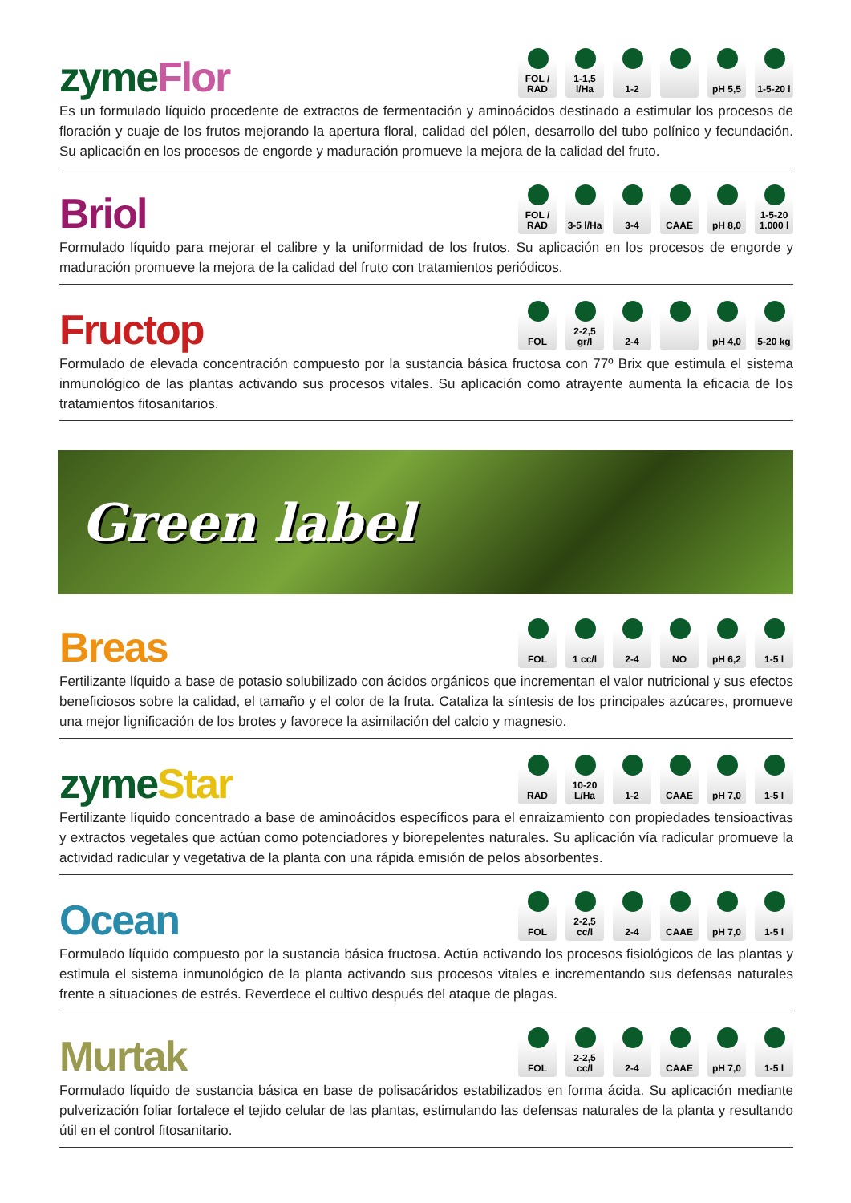zyme Flor
FOL / RAD
1-1,5 l/Ha
1-2 pH 5,5 1-5-20 l
Es un formulado líquido procedente de extractos de fermentación y aminoácidos destinado a estimular los procesos de floración y cuaje de los frutos mejorando la apertura floral, calidad del pólen, desarrollo del tubo polínico y fecundación. Su aplicación en los procesos de engorde y maduración promueve la mejora de la calidad del fruto.
Briol
FOL / RAD
3-5 l/Ha
3-4 CAAE pH 8,0 1-5-20 1.000 l
Formulado líquido para mejorar el calibre y la uniformidad de los frutos. Su aplicación en los procesos de engorde y maduración promueve la mejora de la calidad del fruto con tratamientos periódicos.
Fructop
FOL 2-2,5 gr/l
2-4 pH 4,0 5-20 kg
Formulado de elevada concentración compuesto por la sustancia básica fructosa con 77º Brix que estimula el sistema inmunológico de las plantas activando sus procesos vitales. Su aplicación como atrayente aumenta la eficacia de los tratamientos fitosanitarios.
Green label
Breas
FOL 1 cc/l 2-4 NO pH 6,2 1-5 l
Fertilizante líquido a base de potasio solubilizado con ácidos orgánicos que incrementan el valor nutricional y sus efectos beneficiosos sobre la calidad, el tamaño y el color de la fruta. Cataliza la síntesis de los principales azúcares, promueve una mejor lignificación de los brotes y favorece la asimilación del calcio y magnesio.
zyme Star
RAD 10-20 L/Ha
1-2 CAAE pH 7,0 1-5 l
Fertilizante líquido concentrado a base de aminoácidos específicos para el enraizamiento con propiedades tensioactivas y extractos vegetales que actúan como potenciadores y biorepelentes naturales. Su aplicación vía radicular promueve la actividad radicular y vegetativa de la planta con una rápida emisión de pelos absorbentes.
Ocean
FOL 2-2,5 cc/l
2-4 CAAE pH 7,0 1-5 l
Formulado líquido compuesto por la sustancia básica fructosa. Actúa activando los procesos fisiológicos de las plantas y estimula el sistema inmunológico de la planta activando sus procesos vitales e incrementando sus defensas naturales frente a situaciones de estrés. Reverdece el cultivo después del ataque de plagas.
Murtak
FOL 2-2,5 cc/l
2-4 CAAE pH 7,0 1-5 l
Formulado líquido de sustancia básica en base de polisacáridos estabilizados en forma ácida. Su aplicación mediante pulverización foliar fortalece el tejido celular de las plantas, estimulando las defensas naturales de la planta y resultando útil en el control fitosanitario.